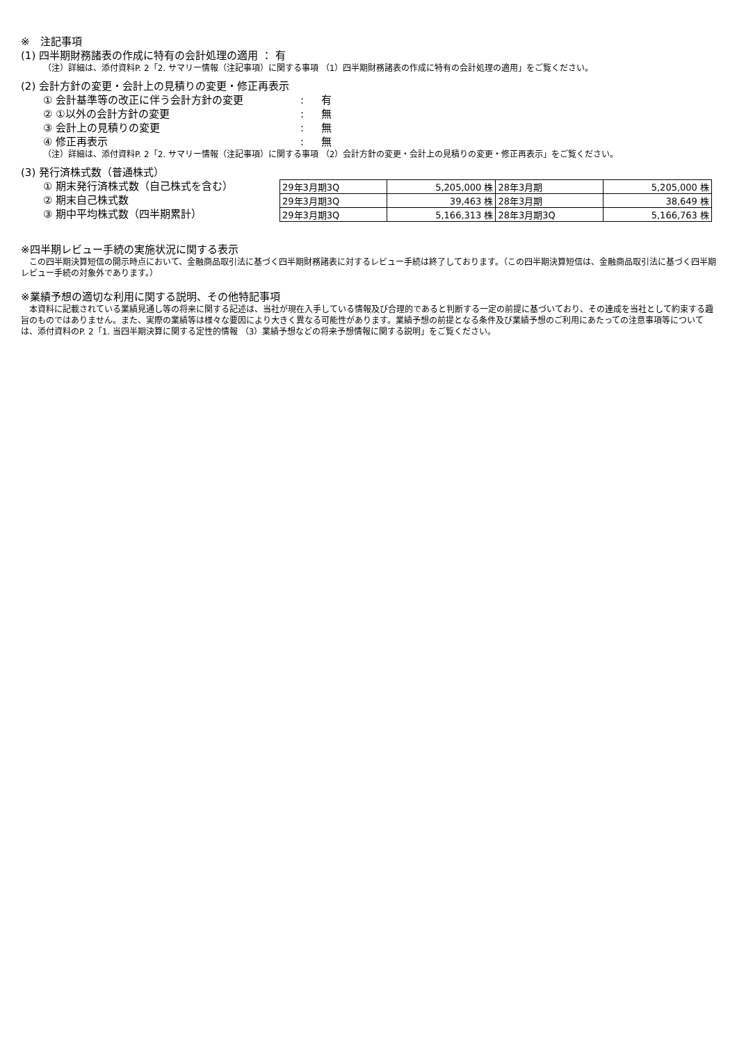※　注記事項
(1) 四半期財務諸表の作成に特有の会計処理の適用 ： 有
（注）詳細は、添付資料P. 2「2. サマリー情報（注記事項）に関する事項 （1）四半期財務諸表の作成に特有の会計処理の適用」をご覧ください。
(2) 会計方針の変更・会計上の見積りの変更・修正再表示
① 会計基準等の改正に伴う会計方針の変更: 有
② ①以外の会計方針の変更: 無
③ 会計上の見積りの変更: 無
④ 修正再表示: 無
（注）詳細は、添付資料P. 2「2. サマリー情報（注記事項）に関する事項 （2）会計方針の変更・会計上の見積りの変更・修正再表示」をご覧ください。
(3) 発行済株式数（普通株式）
① 期末発行済株式数（自己株式を含む）
② 期末自己株式数
③ 期中平均株式数（四半期累計）
| 29年3月期3Q | 5,205,000 株 | 28年3月期 | 5,205,000 株 |
| 29年3月期3Q | 39,463 株 | 28年3月期 | 38,649 株 |
| 29年3月期3Q | 5,166,313 株 | 28年3月期3Q | 5,166,763 株 |
※四半期レビュー手続の実施状況に関する表示
　この四半期決算短信の開示時点において、金融商品取引法に基づく四半期財務諸表に対するレビュー手続は終了しております。（この四半期決算短信は、金融商品取引法に基づく四半期レビュー手続の対象外であります。）
※業績予想の適切な利用に関する説明、その他特記事項
　本資料に記載されている業績見通し等の将来に関する記述は、当社が現在入手している情報及び合理的であると判断する一定の前提に基づいており、その達成を当社として約束する趣旨のものではありません。また、実際の業績等は様々な要因により大きく異なる可能性があります。業績予想の前提となる条件及び業績予想のご利用にあたっての注意事項等については、添付資料のP. 2「1. 当四半期決算に関する定性的情報 （3）業績予想などの将来予想情報に関する説明」をご覧ください。